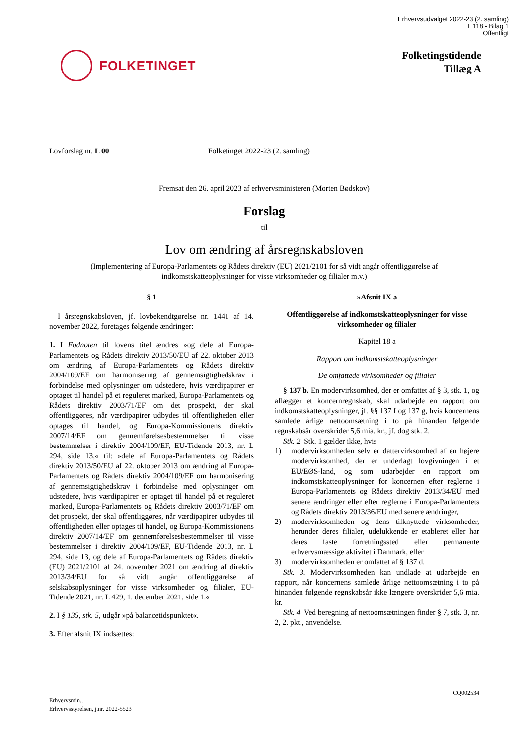Erhvervsudvalget 2022-23 (2. samling)
L 118 - Bilag 1
Offentligt
FOLKETINGET
Folketingstidende
Tillæg A
Lovforslag nr. L 00 Folketinget 2022-23 (2. samling)
Fremsat den 26. april 2023 af erhvervsministeren (Morten Bødskov)
Forslag
til
Lov om ændring af årsregnskabsloven
(Implementering af Europa-Parlamentets og Rådets direktiv (EU) 2021/2101 for så vidt angår offentliggørelse af indkomstskatteoplysninger for visse virksomheder og filialer m.v.)
§ 1
I årsregnskabsloven, jf. lovbekendtgørelse nr. 1441 af 14. november 2022, foretages følgende ændringer:
1. I Fodnoten til lovens titel ændres »og dele af Europa-Parlamentets og Rådets direktiv 2013/50/EU af 22. oktober 2013 om ændring af Europa-Parlamentets og Rådets direktiv 2004/109/EF om harmonisering af gennemsigtighedskrav i forbindelse med oplysninger om udstedere, hvis værdipapirer er optaget til handel på et reguleret marked, Europa-Parlamentets og Rådets direktiv 2003/71/EF om det prospekt, der skal offentliggøres, når værdipapirer udbydes til offentligheden eller optages til handel, og Europa-Kommissionens direktiv 2007/14/EF om gennemførelsesbestemmelser til visse bestemmelser i direktiv 2004/109/EF, EU-Tidende 2013, nr. L 294, side 13,« til: »dele af Europa-Parlamentets og Rådets direktiv 2013/50/EU af 22. oktober 2013 om ændring af Europa-Parlamentets og Rådets direktiv 2004/109/EF om harmonisering af gennemsigtighedskrav i forbindelse med oplysninger om udstedere, hvis værdipapirer er optaget til handel på et reguleret marked, Europa-Parlamentets og Rådets direktiv 2003/71/EF om det prospekt, der skal offentliggøres, når værdipapirer udbydes til offentligheden eller optages til handel, og Europa-Kommissionens direktiv 2007/14/EF om gennemførelsesbestemmelser til visse bestemmelser i direktiv 2004/109/EF, EU-Tidende 2013, nr. L 294, side 13, og dele af Europa-Parlamentets og Rådets direktiv (EU) 2021/2101 af 24. november 2021 om ændring af direktiv 2013/34/EU for så vidt angår offentliggørelse af selskabsoplysninger for visse virksomheder og filialer, EU-Tidende 2021, nr. L 429, 1. december 2021, side 1.«
2. I § 135, stk. 5, udgår »på balancetidspunktet«.
3. Efter afsnit IX indsættes:
»Afsnit IX a
Offentliggørelse af indkomstskatteoplysninger for visse virksomheder og filialer
Kapitel 18 a
Rapport om indkomstskatteoplysninger
De omfattede virksomheder og filialer
§ 137 b. En modervirksomhed, der er omfattet af § 3, stk. 1, og aflægger et koncernregnskab, skal udarbejde en rapport om indkomstskatteoplysninger, jf. §§ 137 f og 137 g, hvis koncernens samlede årlige nettoomsætning i to på hinanden følgende regnskabsår overskrider 5,6 mia. kr., jf. dog stk. 2.
Stk. 2. Stk. 1 gælder ikke, hvis
1) modervirksomheden selv er dattervirksomhed af en højere modervirksomhed, der er underlagt lovgivningen i et EU/EØS-land, og som udarbejder en rapport om indkomstskatteoplysninger for koncernen efter reglerne i Europa-Parlamentets og Rådets direktiv 2013/34/EU med senere ændringer eller efter reglerne i Europa-Parlamentets og Rådets direktiv 2013/36/EU med senere ændringer,
2) modervirksomheden og dens tilknyttede virksomheder, herunder deres filialer, udelukkende er etableret eller har deres faste forretningssted eller permanente erhvervsmæssige aktivitet i Danmark, eller
3) modervirksomheden er omfattet af § 137 d.
Stk. 3. Modervirksomheden kan undlade at udarbejde en rapport, når koncernens samlede årlige nettoomsætning i to på hinanden følgende regnskabsår ikke længere overskrider 5,6 mia. kr.
Stk. 4. Ved beregning af nettoomsætningen finder § 7, stk. 3, nr. 2, 2. pkt., anvendelse.
CQ002534
Erhvervsmin.,
Erhvervsstyrelsen, j.nr. 2022-5523